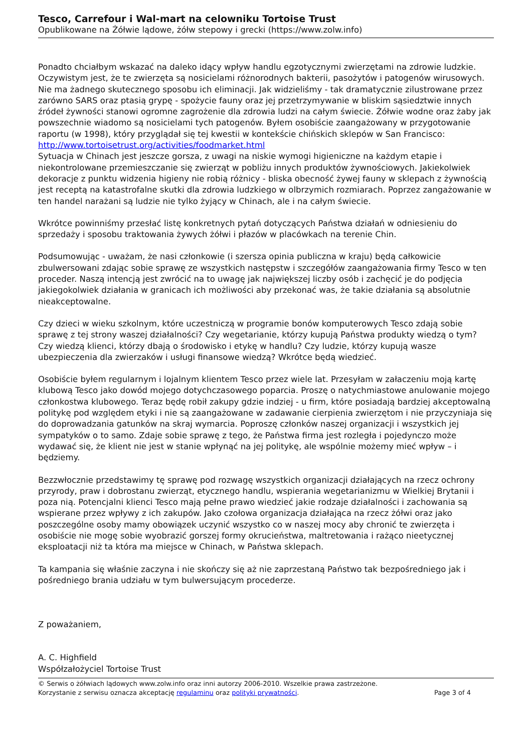Tesco, Carrefour i Wal-mart na celowniku Tortoise Trust
Opublikowane na Żółwie lądowe, żółw stepowy i grecki (https://www.zolw.info)
Ponadto chciałbym wskazać na daleko idący wpływ handlu egzotycznymi zwierzętami na zdrowie ludzkie. Oczywistym jest, że te zwierzęta są nosicielami różnorodnych bakterii, pasożytów i patogenów wirusowych. Nie ma żadnego skutecznego sposobu ich eliminacji. Jak widzieliśmy - tak dramatycznie zilustrowane przez zarówno SARS oraz ptasią grypę - spożycie fauny oraz jej przetrzymywanie w bliskim sąsiedztwie innych źródeł żywności stanowi ogromne zagrożenie dla zdrowia ludzi na całym świecie. Żółwie wodne oraz żaby jak powszechnie wiadomo są nosicielami tych patogenów. Byłem osobiście zaangażowany w przygotowanie raportu (w 1998), który przyglądał się tej kwestii w kontekście chińskich sklepów w San Francisco:
http://www.tortoisetrust.org/activities/foodmarket.html
Sytuacja w Chinach jest jeszcze gorsza, z uwagi na niskie wymogi higieniczne na każdym etapie i niekontrolowane przemieszczanie się zwierząt w pobliżu innych produktów żywnościowych. Jakiekolwiek dekoracje z punktu widzenia higieny nie robią różnicy - bliska obecność żywej fauny w sklepach z żywnością jest receptą na katastrofalne skutki dla zdrowia ludzkiego w olbrzymich rozmiarach. Poprzez zangażowanie w ten handel narażani są ludzie nie tylko żyjący w Chinach, ale i na całym świecie.
Wkrótce powinniśmy przesłać listę konkretnych pytań dotyczących Państwa działań w odniesieniu do sprzedaży i sposobu traktowania żywych żółwi i płazów w placówkach na terenie Chin.
Podsumowując - uważam, że nasi członkowie (i szersza opinia publiczna w kraju) będą całkowicie zbulwersowani zdając sobie sprawę ze wszystkich następstw i szczegółów zaangażowania firmy Tesco w ten proceder. Naszą intencją jest zwrócić na to uwagę jak największej liczby osób i zachęcić je do podjęcia jakiegokolwiek działania w granicach ich możliwości aby przekonać was, że takie działania są absolutnie nieakceptowalne.
Czy dzieci w wieku szkolnym, które uczestniczą w programie bonów komputerowych Tesco zdają sobie sprawę z tej strony waszej działalności? Czy wegetarianie, którzy kupują Państwa produkty wiedzą o tym? Czy wiedzą klienci, którzy dbają o środowisko i etykę w handlu? Czy ludzie, którzy kupują wasze ubezpieczenia dla zwierzaków i usługi finansowe wiedzą? Wkrótce będą wiedzieć.
Osobiście byłem regularnym i lojalnym klientem Tesco przez wiele lat. Przesyłam w załaczeniu moją kartę klubową Tesco jako dowód mojego dotychczasowego poparcia. Proszę o natychmiastowe anulowanie mojego członkostwa klubowego. Teraz będę robił zakupy gdzie indziej - u firm, które posiadają bardziej akceptowalną politykę pod względem etyki i nie są zaangażowane w zadawanie cierpienia zwierzętom i nie przyczyniaja się do doprowadzania gatunków na skraj wymarcia. Poproszę członków naszej organizacji i wszystkich jej sympatyków o to samo. Zdaje sobie sprawę z tego, że Państwa firma jest rozległa i pojedynczo może wydawać się, że klient nie jest w stanie wpłynąć na jej politykę, ale wspólnie możemy mieć wpływ – i będziemy.
Bezzwłocznie przedstawimy tę sprawę pod rozwagę wszystkich organizacji działających na rzecz ochrony przyrody, praw i dobrostanu zwierząt, etycznego handlu, wspierania wegetarianizmu w Wielkiej Brytanii i poza nią. Potencjalni klienci Tesco mają pełne prawo wiedzieć jakie rodzaje działalności i zachowania są wspierane przez wpływy z ich zakupów. Jako czołowa organizacja działająca na rzecz żółwi oraz jako poszczególne osoby mamy obowiązek uczynić wszystko co w naszej mocy aby chronić te zwierzęta i osobiście nie mogę sobie wyobrazić gorszej formy okrucieństwa, maltretowania i rażąco nieetycznej eksploatacji niż ta która ma miejsce w Chinach, w Państwa sklepach.
Ta kampania się właśnie zaczyna i nie skończy się aż nie zaprzestaną Państwo tak bezpośredniego jak i pośredniego brania udziału w tym bulwersującym procederze.
Z poważaniem,
A. C. Highfield
Współzałożyciel Tortoise Trust
© Serwis o żółwiach lądowych www.zolw.info oraz inni autorzy 2006-2010. Wszelkie prawa zastrzeżone.
Korzystanie z serwisu oznacza akceptację regulaminu oraz polityki prywatności.
Page 3 of 4